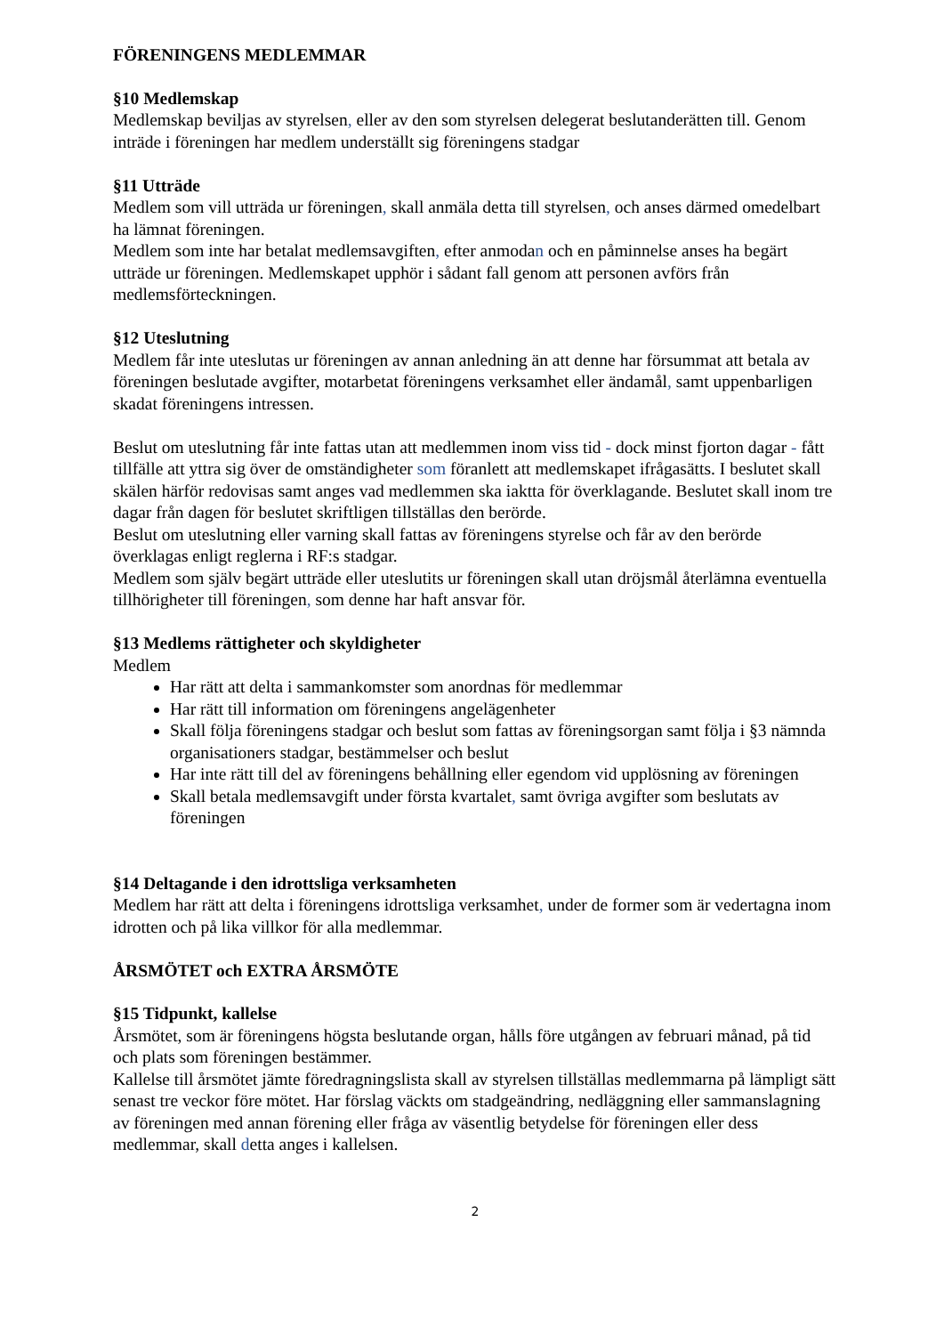FÖRENINGENS MEDLEMMAR
§10 Medlemskap
Medlemskap beviljas av styrelsen, eller av den som styrelsen delegerat beslutanderätten till. Genom inträde i föreningen har medlem underställt sig föreningens stadgar
§11 Utträde
Medlem som vill utträda ur föreningen, skall anmäla detta till styrelsen, och anses därmed omedelbart ha lämnat föreningen.
Medlem som inte har betalat medlemsavgiften, efter anmodan och en påminnelse anses ha begärt utträde ur föreningen. Medlemskapet upphör i sådant fall genom att personen avförs från medlemsförteckningen.
§12 Uteslutning
Medlem får inte uteslutas ur föreningen av annan anledning än att denne har försummat att betala av föreningen beslutade avgifter, motarbetat föreningens verksamhet eller ändamål, samt uppenbarligen skadat föreningens intressen.
Beslut om uteslutning får inte fattas utan att medlemmen inom viss tid - dock minst fjorton dagar - fått tillfälle att yttra sig över de omständigheter som föranlett att medlemskapet ifrågasätts. I beslutet skall skälen härför redovisas samt anges vad medlemmen ska iaktta för överklagande. Beslutet skall inom tre dagar från dagen för beslutet skriftligen tillställas den berörde.
Beslut om uteslutning eller varning skall fattas av föreningens styrelse och får av den berörde överklagas enligt reglerna i RF:s stadgar.
Medlem som själv begärt utträde eller uteslutits ur föreningen skall utan dröjsmål återlämna eventuella tillhörigheter till föreningen, som denne har haft ansvar för.
§13 Medlems rättigheter och skyldigheter
Medlem
Har rätt att delta i sammankomster som anordnas för medlemmar
Har rätt till information om föreningens angelägenheter
Skall följa föreningens stadgar och beslut som fattas av föreningsorgan samt följa i §3 nämnda organisationers stadgar, bestämmelser och beslut
Har inte rätt till del av föreningens behållning eller egendom vid upplösning av föreningen
Skall betala medlemsavgift under första kvartalet, samt övriga avgifter som beslutats av föreningen
§14 Deltagande i den idrottsliga verksamheten
Medlem har rätt att delta i föreningens idrottsliga verksamhet, under de former som är vedertagna inom idrotten och på lika villkor för alla medlemmar.
ÅRSMÖTET och EXTRA ÅRSMÖTE
§15 Tidpunkt, kallelse
Årsmötet, som är föreningens högsta beslutande organ, hålls före utgången av februari månad, på tid och plats som föreningen bestämmer.
Kallelse till årsmötet jämte föredragningslista skall av styrelsen tillställas medlemmarna på lämpligt sätt senast tre veckor före mötet. Har förslag väckts om stadgeändring, nedläggning eller sammanslagning av föreningen med annan förening eller fråga av väsentlig betydelse för föreningen eller dess medlemmar, skall detta anges i kallelsen.
2